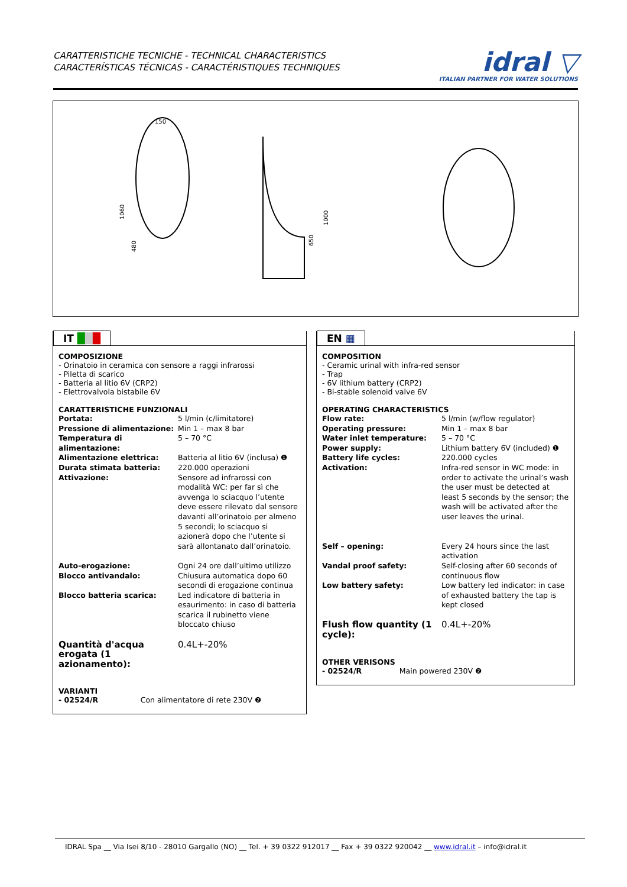CARATTERISTICHE TECNICHE - TECHNICAL CHARACTERISTICS
CARACTERÍSTICAS TÉCNICAS - CARACTÉRISTIQUES TECHNIQUES
idral ▽
ITALIAN PARTNER FOR WATER SOLUTIONS
150
1060
480
1000
650
IT ███
COMPOSIZIONE
- Orinatoio in ceramica con sensore a raggi infrarossi
- Piletta di scarico
- Batteria al litio 6V (CRP2)
- Elettrovalvola bistabile 6V
CARATTERISTICHE FUNZIONALI
| Portata: | 5 l/min (c/limitatore) |
| Pressione di alimentazione: | Min 1 – max 8 bar |
| Temperatura di alimentazione: | 5 – 70 °C |
| Alimentazione elettrica: | Batteria al litio 6V (inclusa) ❶ |
| Durata stimata batteria: | 220.000 operazioni |
| Attivazione: | Sensore ad infrarossi con modalità WC: per far sì che avvenga lo sciacquo l’utente deve essere rilevato dal sensore davanti all’orinatoio per almeno 5 secondi; lo sciacquo si azionerà dopo che l’utente si sarà allontanato dall’orinatoio. |
| Auto-erogazione: | Ogni 24 ore dall’ultimo utilizzo |
| Blocco antivandalo: | Chiusura automatica dopo 60 secondi di erogazione continua |
| Blocco batteria scarica: | Led indicatore di batteria in esaurimento: in caso di batteria scarica il rubinetto viene bloccato chiuso |
| Quantità d'acqua erogata (1 azionamento): | 0.4L+-20% |
VARIANTI
- 02524/R Con alimentatore di rete 230V ❷
EN ▦
COMPOSITION
- Ceramic urinal with infra-red sensor
- Trap
- 6V lithium battery (CRP2)
- Bi-stable solenoid valve 6V
OPERATING CHARACTERISTICS
| Flow rate: | 5 l/min (w/flow regulator) |
| Operating pressure: | Min 1 – max 8 bar |
| Water inlet temperature: | 5 – 70 °C |
| Power supply: | Lithium battery 6V (included) ❶ |
| Battery life cycles: | 220.000 cycles |
| Activation: | Infra-red sensor in WC mode: in order to activate the urinal’s wash the user must be detected at least 5 seconds by the sensor; the wash will be activated after the user leaves the urinal. |
| Self – opening: | Every 24 hours since the last activation |
| Vandal proof safety: | Self-closing after 60 seconds of continuous flow |
| Low battery safety: | Low battery led indicator: in case of exhausted battery the tap is kept closed |
| Flush flow quantity (1 cycle): | 0.4L+-20% |
OTHER VERISONS
- 02524/R Main powered 230V ❷
IDRAL Spa __ Via Isei 8/10 - 28010 Gargallo (NO) __ Tel. + 39 0322 912017 __ Fax + 39 0322 920042 __ www.idral.it – info@idral.it